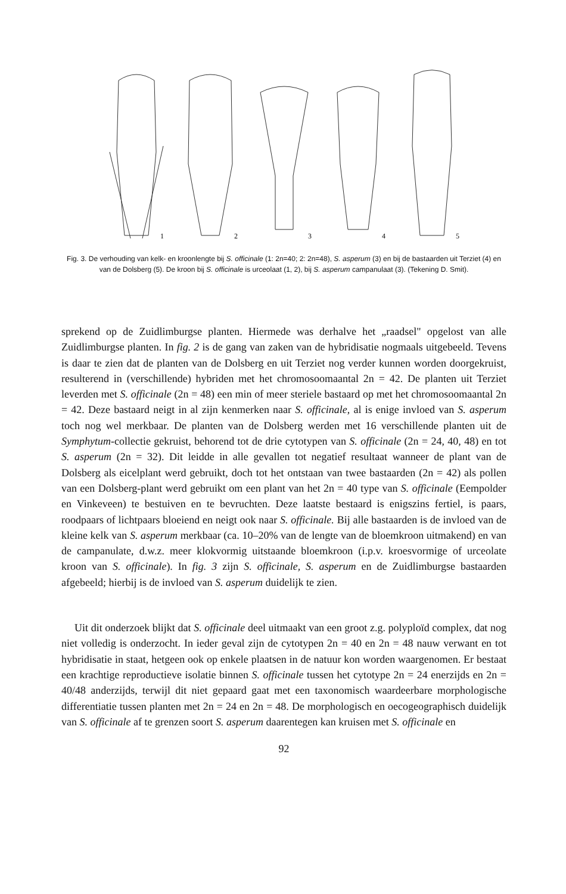1
2
3
4
5
Fig. 3. De verhouding van kelk- en kroonlengte bij S. officinale (1: 2n=40; 2: 2n=48), S. asperum (3) en bij de bastaarden uit Terziet (4) en van de Dolsberg (5). De kroon bij S. officinale is urceolaat (1, 2), bij S. asperum campanulaat (3). (Tekening D. Smit).
sprekend op de Zuidlimburgse planten. Hiermede was derhalve het „raadsel" opgelost van alle Zuidlimburgse planten. In fig. 2 is de gang van zaken van de hybridisatie nogmaals uitgebeeld. Tevens is daar te zien dat de planten van de Dolsberg en uit Terziet nog verder kunnen worden doorgekruist, resulterend in (verschillende) hybriden met het chromosoomaantal 2n = 42. De planten uit Terziet leverden met S. officinale (2n = 48) een min of meer steriele bastaard op met het chromosoomaantal 2n = 42. Deze bastaard neigt in al zijn kenmerken naar S. officinale, al is enige invloed van S. asperum toch nog wel merkbaar. De planten van de Dolsberg werden met 16 verschillende planten uit de Symphytum-collectie gekruist, behorend tot de drie cytotypen van S. officinale (2n = 24, 40, 48) en tot S. asperum (2n = 32). Dit leidde in alle gevallen tot negatief resultaat wanneer de plant van de Dolsberg als eicelplant werd gebruikt, doch tot het ontstaan van twee bastaarden (2n = 42) als pollen van een Dolsberg-plant werd gebruikt om een plant van het 2n = 40 type van S. officinale (Eempolder en Vinkeveen) te bestuiven en te bevruchten. Deze laatste bestaard is enigszins fertiel, is paars, roodpaars of lichtpaars bloeiend en neigt ook naar S. officinale. Bij alle bastaarden is de invloed van de kleine kelk van S. asperum merkbaar (ca. 10–20% van de lengte van de bloemkroon uitmakend) en van de campanulate, d.w.z. meer klokvormig uitstaande bloemkroon (i.p.v. kroesvormige of urceolate kroon van S. officinale). In fig. 3 zijn S. officinale, S. asperum en de Zuidlimburgse bastaarden afgebeeld; hierbij is de invloed van S. asperum duidelijk te zien.
Uit dit onderzoek blijkt dat S. officinale deel uitmaakt van een groot z.g. polyploïd complex, dat nog niet volledig is onderzocht. In ieder geval zijn de cytotypen 2n = 40 en 2n = 48 nauw verwant en tot hybridisatie in staat, hetgeen ook op enkele plaatsen in de natuur kon worden waargenomen. Er bestaat een krachtige reproductieve isolatie binnen S. officinale tussen het cytotype 2n = 24 enerzijds en 2n = 40/48 anderzijds, terwijl dit niet gepaard gaat met een taxonomisch waardeerbare morphologische differentiatie tussen planten met 2n = 24 en 2n = 48. De morphologisch en oecogeographisch duidelijk van S. officinale af te grenzen soort S. asperum daarentegen kan kruisen met S. officinale en
92